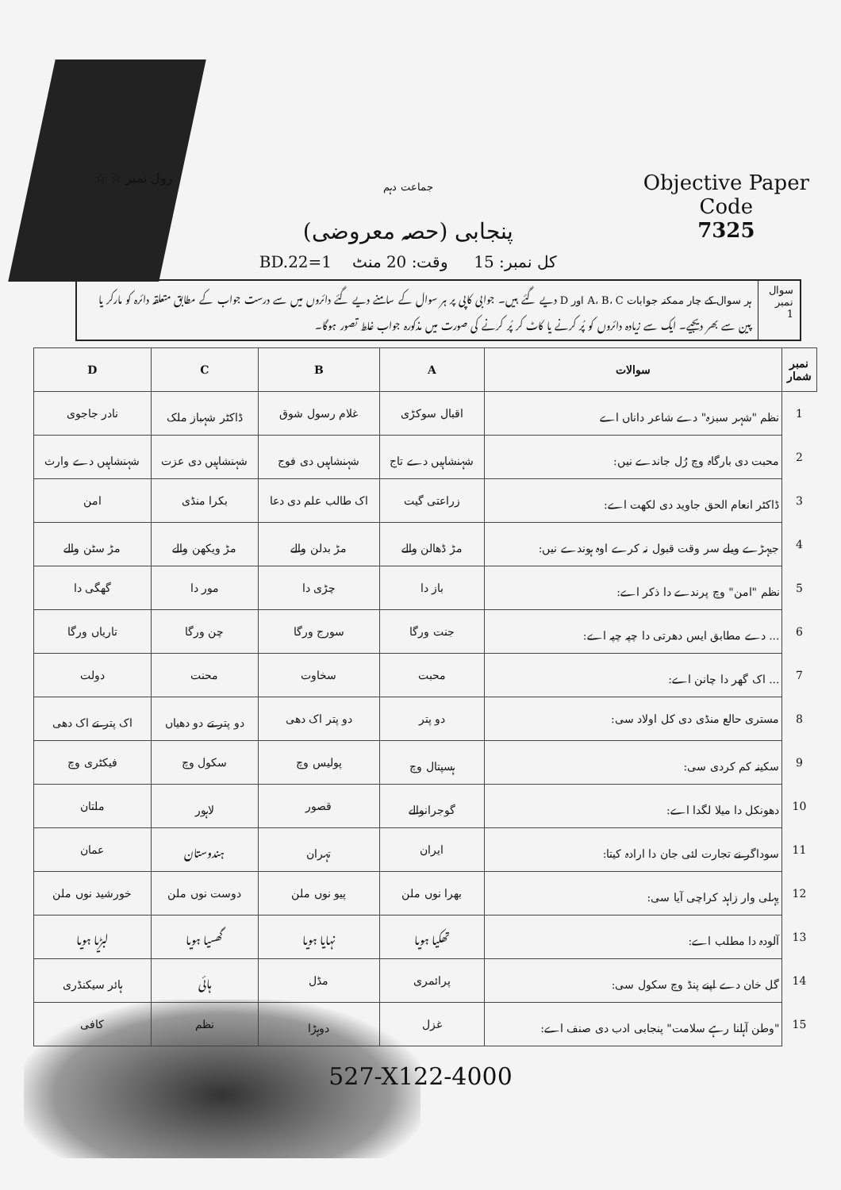رول نمبر ☆ ☆
جماعت دہم
پنجابی (حصہ معروضی)
کل نمبر: 15 وقت: 20 منٹ 1=BD.22
Objective Paper
Code
7325
سوال نمبر
1
ہر سوال کے چار ممکنہ جوابات A، B، C اور D دیے گئے ہیں۔ جوابی کاپی پر ہر سوال کے سامنے دیے گئے دائروں میں سے درست جواب کے مطابق متعلقہ دائرہ کو مارکر یا پین سے بھر دیجیے۔ ایک سے زیادہ دائروں کو پُر کرنے یا کاٹ کر پُر کرنے کی صورت میں مذکورہ جواب غلط تصور ہوگا۔
| نمبر شمار | سوالات | A | B | C | D |
| --- | --- | --- | --- | --- | --- |
| 1 | نظم "شہر سبزہ" دے شاعر داناں اے | اقبال سوکڑی | غلام رسول شوق | ڈاکٹر شہباز ملک | نادر جاجوی |
| 2 | محبت دی بارگاہ وچ رُل جاندے نیں: | شہنشاہیں دے تاج | شہنشاہیں دی فوج | شہنشاہیں دی عزت | شہنشاہیں دے وارث |
| 3 | ڈاکٹر انعام الحق جاوید دی لکھت اے: | زراعتی گیت | اک طالب علم دی دعا | بکرا منڈی | امن |
| 4 | جیہڑے ویلے سر وقت قبول نہ کرے اوہ ہوندے نیں: | مڑ ڈھالن والے | مڑ بدلن والے | مڑ ویکھن والے | مڑ سٹن والے |
| 5 | نظم "امن" وچ پرندے دا ذکر اے: | باز دا | چڑی دا | مور دا | گھگی دا |
| 6 | ... دے مطابق ایس دھرتی دا چپہ چپہ اے: | جنت ورگا | سورج ورگا | چن ورگا | تاریاں ورگا |
| 7 | ... اک گھر دا چانن اے: | محبت | سخاوت | محنت | دولت |
| 8 | مستری حالع منڈی دی کل اولاد سی: | دو پتر | دو پتر اک دھی | دو پتر تے دو دھیاں | اک پتر تے اک دھی |
| 9 | سکینہ کم کردی سی: | ہسپتال وچ | پولیس وچ | سکول وچ | فیکٹری وچ |
| 10 | دھونکل دا میلا لگدا اے: | گوجرانوالے | قصور | لاہور | ملتان |
| 11 | سوداگر نے تجارت لئی جان دا ارادہ کیتا: | ایران | تہران | ہندوستان | عمان |
| 12 | پہلی وار زاہد کراچی آیا سی: | بھرا نوں ملن | پیو نوں ملن | دوست نوں ملن | خورشید نوں ملن |
| 13 | آلودہ دا مطلب اے: | تھکیا ہویا | نہایا ہویا | گھسیا ہویا | لبڑیا ہویا |
| 14 | گل خان دے اپنے پنڈ وچ سکول سی: | پرائمری | مڈل | ہائی | ہائر سیکنڈری |
| 15 | "وطن آہلنا رہے سلامت" پنجابی ادب دی صنف اے: | غزل | دوہڑا | نظم | کافی |
527-X122-4000